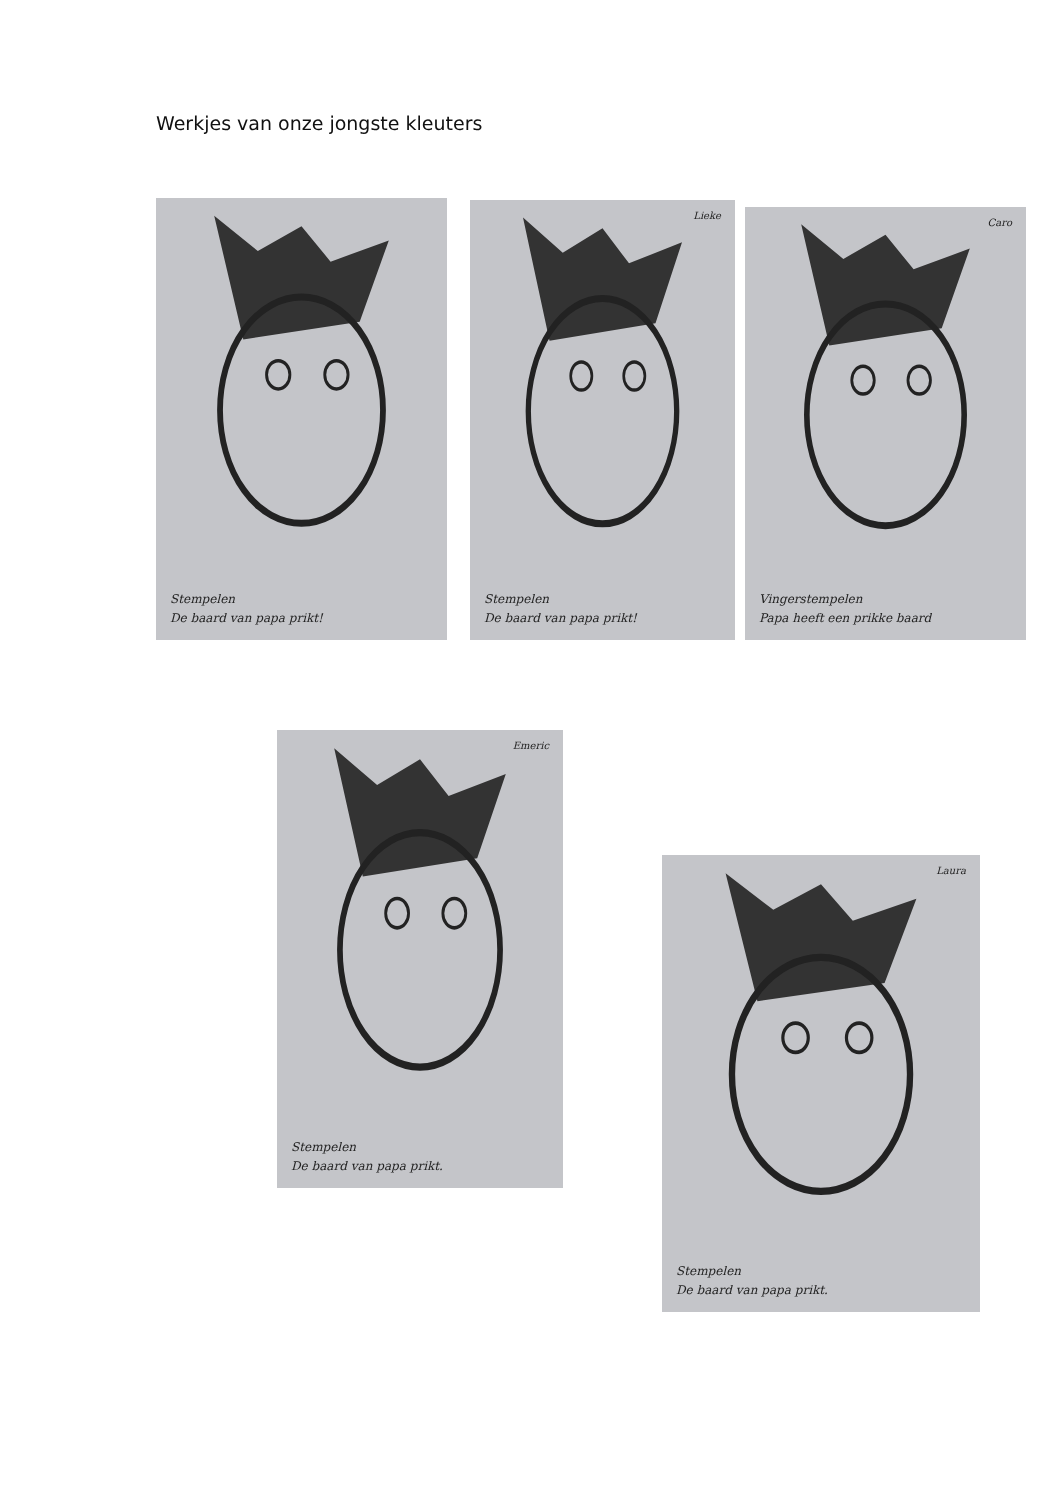Werkjes van onze jongste kleuters
Stempelen
De baard van papa prikt!
Lieke
Stempelen
De baard van papa prikt!
Caro
Vingerstempelen
Papa heeft een prikke baard
Emeric
Stempelen
De baard van papa prikt.
Laura
Stempelen
De baard van papa prikt.